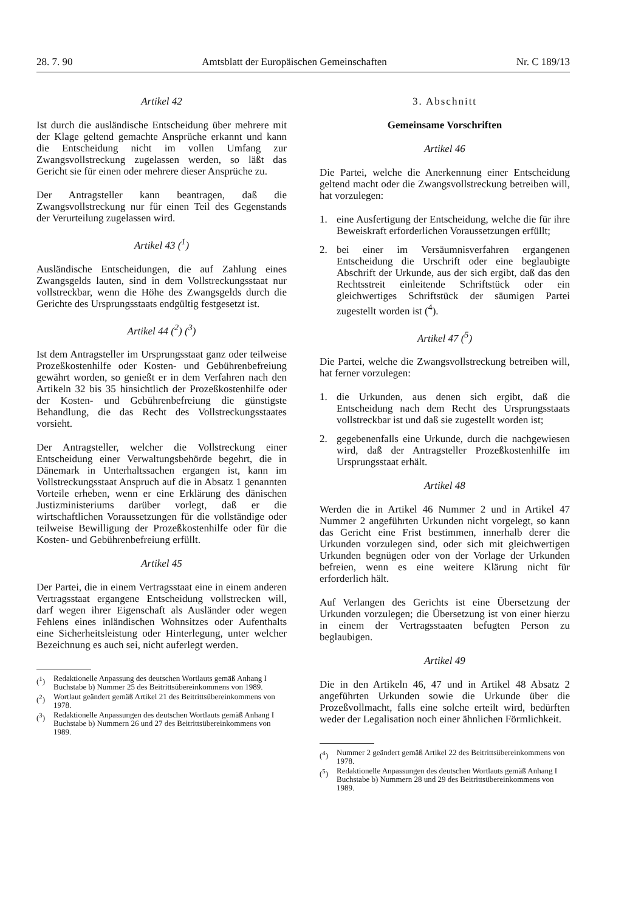28. 7. 90 Amtsblatt der Europäischen Gemeinschaften Nr. C 189/13
Artikel 42
Ist durch die ausländische Entscheidung über mehrere mit der Klage geltend gemachte Ansprüche erkannt und kann die Entscheidung nicht im vollen Umfang zur Zwangsvollstreckung zugelassen werden, so läßt das Gericht sie für einen oder mehrere dieser Ansprüche zu.
Der Antragsteller kann beantragen, daß die Zwangsvollstreckung nur für einen Teil des Gegenstands der Verurteilung zugelassen wird.
Artikel 43 (<sup>1</sup>)
Ausländische Entscheidungen, die auf Zahlung eines Zwangsgelds lauten, sind in dem Vollstreckungsstaat nur vollstreckbar, wenn die Höhe des Zwangsgelds durch die Gerichte des Ursprungsstaats endgültig festgesetzt ist.
Artikel 44 (<sup>2</sup>) (<sup>3</sup>)
Ist dem Antragsteller im Ursprungsstaat ganz oder teilweise Prozeßkostenhilfe oder Kosten- und Gebührenbefreiung gewährt worden, so genießt er in dem Verfahren nach den Artikeln 32 bis 35 hinsichtlich der Prozeßkostenhilfe oder der Kosten- und Gebührenbefreiung die günstigste Behandlung, die das Recht des Vollstreckungsstaates vorsieht.
Der Antragsteller, welcher die Vollstreckung einer Entscheidung einer Verwaltungsbehörde begehrt, die in Dänemark in Unterhaltssachen ergangen ist, kann im Vollstreckungsstaat Anspruch auf die in Absatz 1 genannten Vorteile erheben, wenn er eine Erklärung des dänischen Justizministeriums darüber vorlegt, daß er die wirtschaftlichen Voraussetzungen für die vollständige oder teilweise Bewilligung der Prozeßkostenhilfe oder für die Kosten- und Gebührenbefreiung erfüllt.
Artikel 45
Der Partei, die in einem Vertragsstaat eine in einem anderen Vertragsstaat ergangene Entscheidung vollstrecken will, darf wegen ihrer Eigenschaft als Ausländer oder wegen Fehlens eines inländischen Wohnsitzes oder Aufenthalts eine Sicherheitsleistung oder Hinterlegung, unter welcher Bezeichnung es auch sei, nicht auferlegt werden.
(<sup>1</sup>) Redaktionelle Anpassung des deutschen Wortlauts gemäß Anhang I Buchstabe b) Nummer 25 des Beitrittsübereinkommens von 1989.
(<sup>2</sup>) Wortlaut geändert gemäß Artikel 21 des Beitrittsübereinkommens von 1978.
(<sup>3</sup>) Redaktionelle Anpassungen des deutschen Wortlauts gemäß Anhang I Buchstabe b) Nummern 26 und 27 des Beitrittsübereinkommens von 1989.
3. Abschnitt
Gemeinsame Vorschriften
Artikel 46
Die Partei, welche die Anerkennung einer Entscheidung geltend macht oder die Zwangsvollstreckung betreiben will, hat vorzulegen:
1. eine Ausfertigung der Entscheidung, welche die für ihre Beweiskraft erforderlichen Voraussetzungen erfüllt;
2. bei einer im Versäumnisverfahren ergangenen Entscheidung die Urschrift oder eine beglaubigte Abschrift der Urkunde, aus der sich ergibt, daß das den Rechtsstreit einleitende Schriftstück oder ein gleichwertiges Schriftstück der säumigen Partei zugestellt worden ist (<sup>4</sup>).
Artikel 47 (<sup>5</sup>)
Die Partei, welche die Zwangsvollstreckung betreiben will, hat ferner vorzulegen:
1. die Urkunden, aus denen sich ergibt, daß die Entscheidung nach dem Recht des Ursprungsstaats vollstreckbar ist und daß sie zugestellt worden ist;
2. gegebenenfalls eine Urkunde, durch die nachgewiesen wird, daß der Antragsteller Prozeßkostenhilfe im Ursprungsstaat erhält.
Artikel 48
Werden die in Artikel 46 Nummer 2 und in Artikel 47 Nummer 2 angeführten Urkunden nicht vorgelegt, so kann das Gericht eine Frist bestimmen, innerhalb derer die Urkunden vorzulegen sind, oder sich mit gleichwertigen Urkunden begnügen oder von der Vorlage der Urkunden befreien, wenn es eine weitere Klärung nicht für erforderlich hält.
Auf Verlangen des Gerichts ist eine Übersetzung der Urkunden vorzulegen; die Übersetzung ist von einer hierzu in einem der Vertragsstaaten befugten Person zu beglaubigen.
Artikel 49
Die in den Artikeln 46, 47 und in Artikel 48 Absatz 2 angeführten Urkunden sowie die Urkunde über die Prozeßvollmacht, falls eine solche erteilt wird, bedürften weder der Legalisation noch einer ähnlichen Förmlichkeit.
(<sup>4</sup>) Nummer 2 geändert gemäß Artikel 22 des Beitrittsübereinkommens von 1978.
(<sup>5</sup>) Redaktionelle Anpassungen des deutschen Wortlauts gemäß Anhang I Buchstabe b) Nummern 28 und 29 des Beitrittsübereinkommens von 1989.